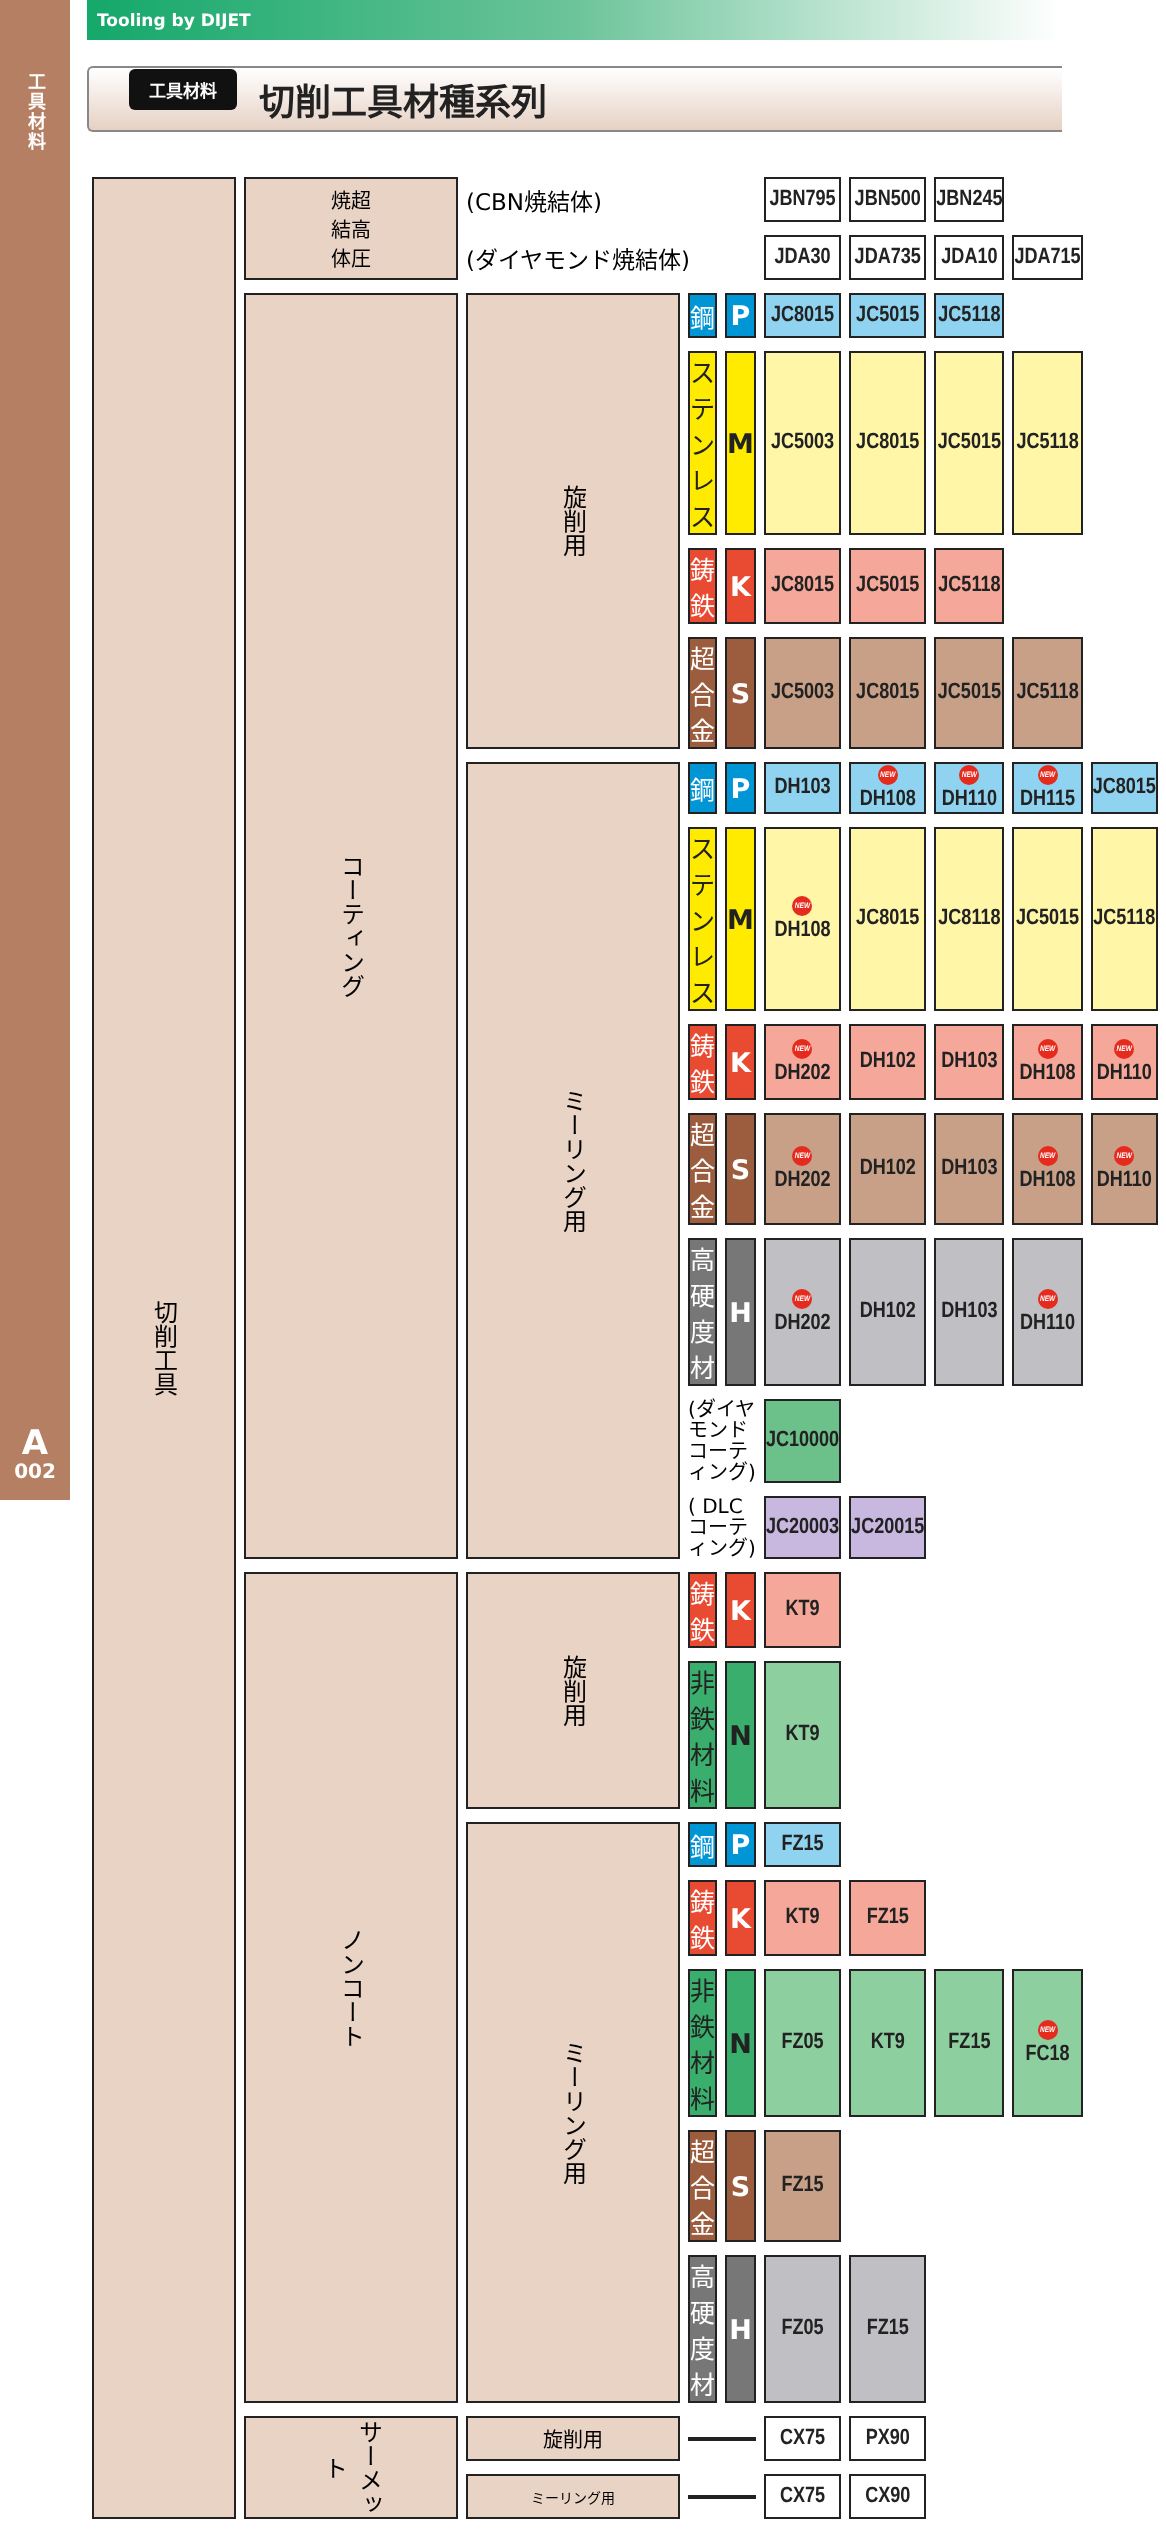工具材料
A
002
Tooling by DIJET
工具材料
切削工具材種系列
| 切削工具 | 焼超 結高 体圧 | (CBN焼結体) | | | JBN795 | JBN500 | JBN245 | | |
| | | (ダイヤモンド焼結体) | | | JDA30 | JDA735 | JDA10 | JDA715 | |
| | コーティング | 旋削用 | 鋼 | P | JC8015 | JC5015 | JC5118 | | |
| | | | ステンレス | M | JC5003 | JC8015 | JC5015 | JC5118 | |
| | | | 鋳鉄 | K | JC8015 | JC5015 | JC5118 | | |
| | | | 超合金 | S | JC5003 | JC8015 | JC5015 | JC5118 | |
| | | ミーリング用 | 鋼 | P | DH103 | NEW DH108 | NEW DH110 | NEW DH115 | JC8015 |
| | | | ステンレス | M | NEW DH108 | JC8015 | JC8118 | JC5015 | JC5118 |
| | | | 鋳鉄 | K | NEW DH202 | DH102 | DH103 | NEW DH108 | NEW DH110 |
| | | | 超合金 | S | NEW DH202 | DH102 | DH103 | NEW DH108 | NEW DH110 |
| | | | 高硬度材 | H | NEW DH202 | DH102 | DH103 | NEW DH110 | |
| | | | (ダイヤモンド コーティング) | | JC10000 | | | | |
| | | | ( DLC コーティング) | | JC20003 | JC20015 | | | |
| | ノンコート | 旋削用 | 鋳鉄 | K | KT9 | | | | |
| | | | 非鉄材料 | N | KT9 | | | | |
| | | ミーリング用 | 鋼 | P | FZ15 | | | | |
| | | | 鋳鉄 | K | KT9 | FZ15 | | | |
| | | | 非鉄材料 | N | FZ05 | KT9 | FZ15 | NEW FC18 | |
| | | | 超合金 | S | FZ15 | | | | |
| | | | 高硬度材 | H | FZ05 | FZ15 | | | |
| | サーメット | 旋削用 | | | CX75 | PX90 | | | |
| | | ミーリング用 | | | CX75 | CX90 | | | |